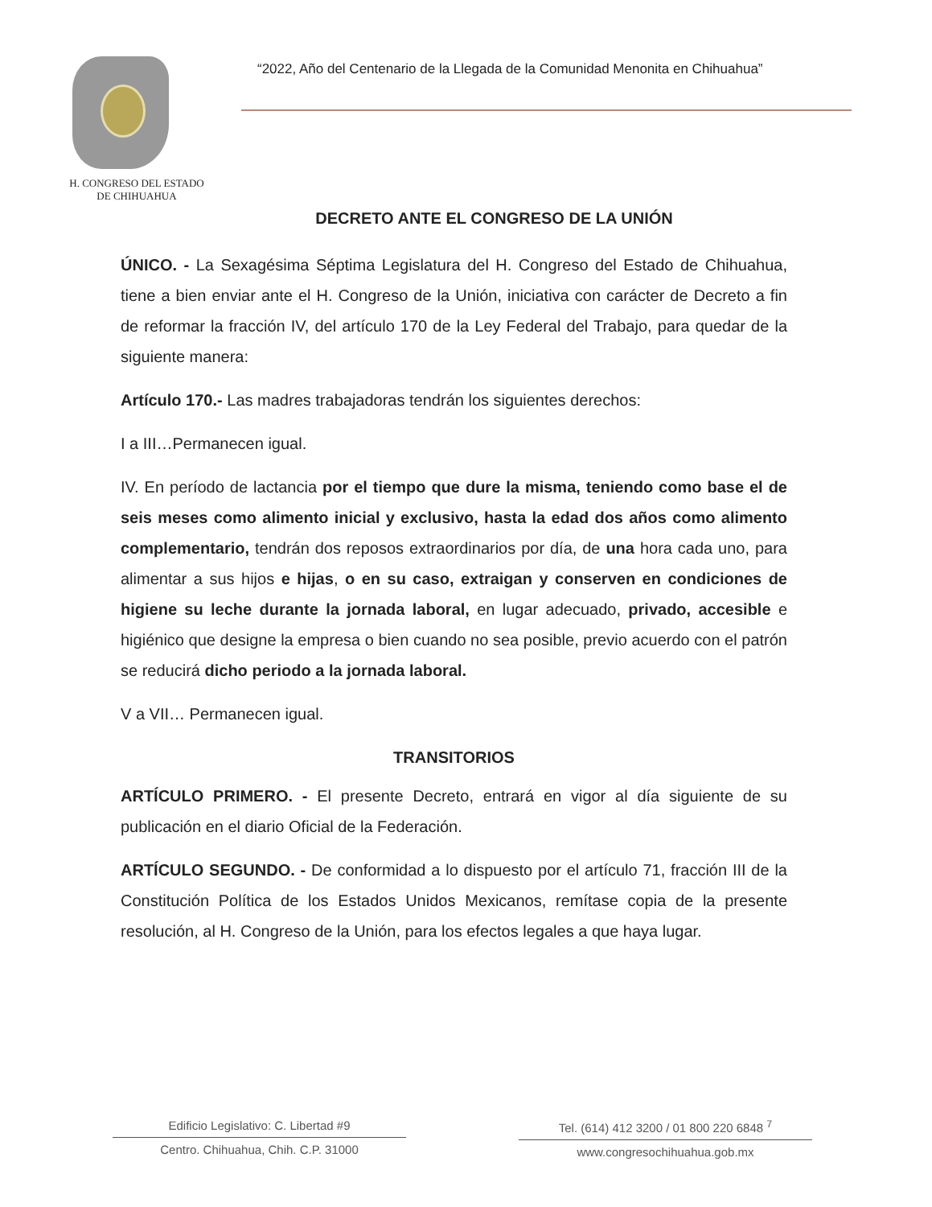H. CONGRESO DEL ESTADO
DE CHIHUAHUA
“2022, Año del Centenario de la Llegada de la Comunidad Menonita en Chihuahua”
DECRETO ANTE EL CONGRESO DE LA UNIÓN
ÚNICO. - La Sexagésima Séptima Legislatura del H. Congreso del Estado de Chihuahua, tiene a bien enviar ante el H. Congreso de la Unión, iniciativa con carácter de Decreto a fin de reformar la fracción IV, del artículo 170 de la Ley Federal del Trabajo, para quedar de la siguiente manera:
Artículo 170.- Las madres trabajadoras tendrán los siguientes derechos:
I a III…Permanecen igual.
IV. En período de lactancia por el tiempo que dure la misma, teniendo como base el de seis meses como alimento inicial y exclusivo, hasta la edad dos años como alimento complementario, tendrán dos reposos extraordinarios por día, de una hora cada uno, para alimentar a sus hijos e hijas, o en su caso, extraigan y conserven en condiciones de higiene su leche durante la jornada laboral, en lugar adecuado, privado, accesible e higiénico que designe la empresa o bien cuando no sea posible, previo acuerdo con el patrón se reducirá dicho periodo a la jornada laboral.
V a VII… Permanecen igual.
TRANSITORIOS
ARTÍCULO PRIMERO. - El presente Decreto, entrará en vigor al día siguiente de su publicación en el diario Oficial de la Federación.
ARTÍCULO SEGUNDO. - De conformidad a lo dispuesto por el artículo 71, fracción III de la Constitución Política de los Estados Unidos Mexicanos, remítase copia de la presente resolución, al H. Congreso de la Unión, para los efectos legales a que haya lugar.
Edificio Legislativo: C. Libertad #9
Centro. Chihuahua, Chih. C.P. 31000
Tel. (614) 412 3200 / 01 800 220 6848 <sup>7</sup>
www.congresochihuahua.gob.mx